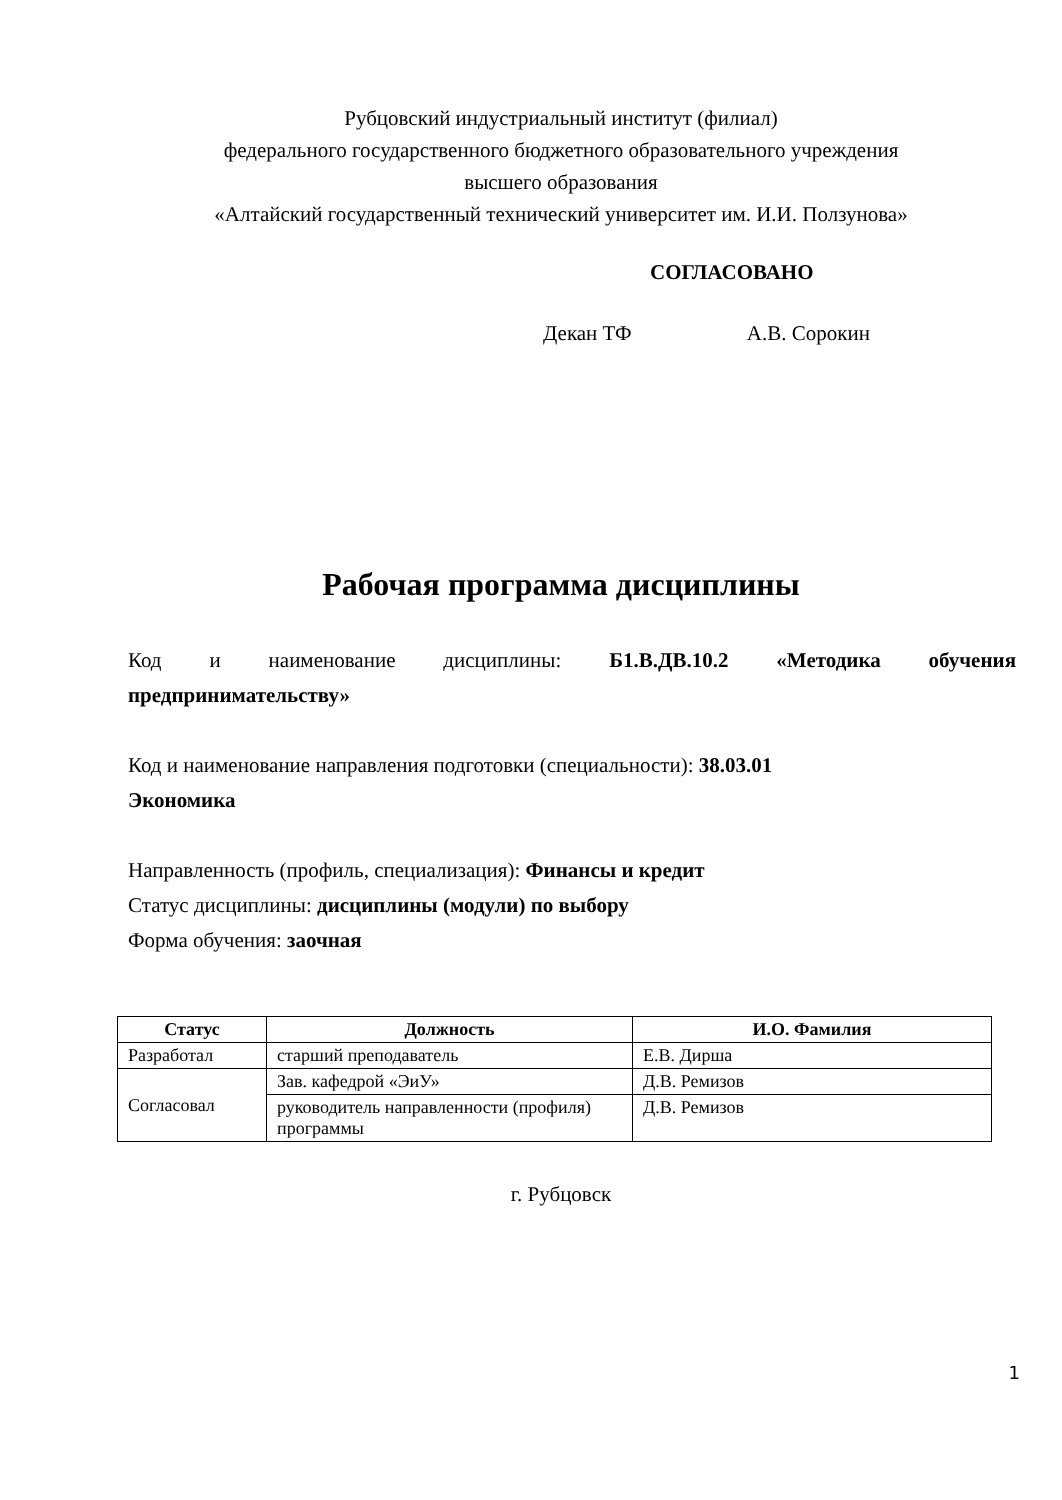Рубцовский индустриальный институт (филиал)
федерального государственного бюджетного образовательного учреждения
высшего образования
«Алтайский государственный технический университет им. И.И. Ползунова»
СОГЛАСОВАНО
Декан ТФ А.В. Сорокин
Рабочая программа дисциплины
Код и наименование дисциплины: Б1.В.ДВ.10.2 «Методика обучения
предпринимательству»
Код и наименование направления подготовки (специальности): 38.03.01
Экономика
Направленность (профиль, специализация): Финансы и кредит
Статус дисциплины: дисциплины (модули) по выбору
Форма обучения: заочная
| Статус | Должность | И.О. Фамилия |
| --- | --- | --- |
| Разработал | старший преподаватель | Е.В. Дирша |
| Согласовал | Зав. кафедрой «ЭиУ» | Д.В. Ремизов |
| | руководитель направленности (профиля) программы | Д.В. Ремизов |
г. Рубцовск
1